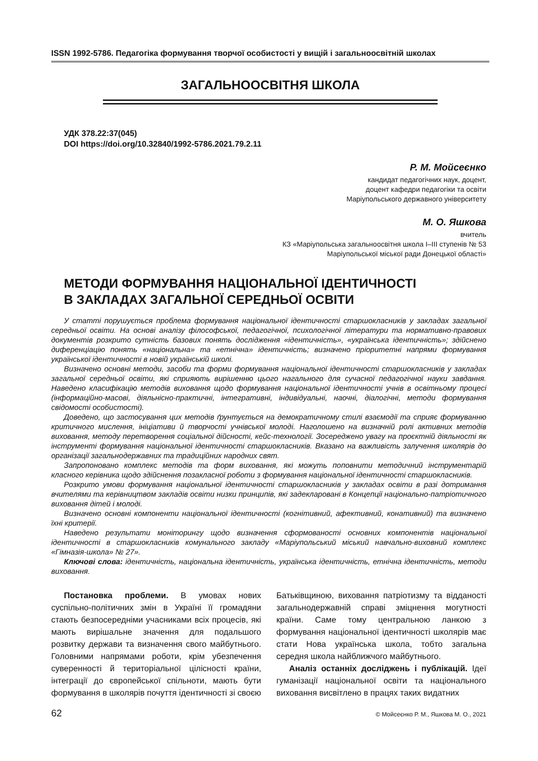ISSN 1992-5786. Педагогіка формування творчої особистості у вищій і загальноосвітній школах
ЗАГАЛЬНООСВІТНЯ ШКОЛА
УДК 378.22:37(045)
DOI https://doi.org/10.32840/1992-5786.2021.79.2.11
Р. М. Мойсеєнко
кандидат педагогічних наук, доцент,
доцент кафедри педагогіки та освіти
Маріупольського державного університету
М. О. Яшкова
вчитель
КЗ «Маріупольська загальноосвітня школа І–ІІІ ступенів № 53
Маріупольської міської ради Донецької області»
МЕТОДИ ФОРМУВАННЯ НАЦІОНАЛЬНОЇ ІДЕНТИЧНОСТІ
В ЗАКЛАДАХ ЗАГАЛЬНОЇ СЕРЕДНЬОЇ ОСВІТИ
У статті порушується проблема формування національної ідентичності старшокласників у закладах загальної середньої освіти. На основі аналізу філософської, педагогічної, психологічної літератури та нормативно-правових документів розкрито сутність базових понять дослідження «ідентичність», «українська ідентичність»; здійснено диференціацію понять «національна» та «етнічна» ідентичність; визначено пріоритетні напрями формування української ідентичності в новій українській школі.
Визначено основні методи, засоби та форми формування національної ідентичності старшокласників у закладах загальної середньої освіти, які сприяють вирішенню цього нагального для сучасної педагогічної науки завдання. Наведено класифікацію методів виховання щодо формування національної ідентичності учнів в освітньому процесі (інформаційно-масові, діяльнісно-практичні, інтегративні, індивідуальні, наочні, діалогічні, методи формування свідомості особистості).
Доведено, що застосування цих методів ґрунтується на демократичному стилі взаємодії та сприяє формуванню критичного мислення, ініціативи й творчості учнівської молоді. Наголошено на визначній ролі активних методів виховання, методу перетворення соціальної дійсності, кейс-технології. Зосереджено увагу на проєктній діяльності як інструменті формування національної ідентичності старшокласників. Вказано на важливість залучення школярів до організації загальнодержавних та традиційних народних свят.
Запропоновано комплекс методів та форм виховання, які можуть поповнити методичний інструментарій класного керівника щодо здійснення позакласної роботи з формування національної ідентичності старшокласників.
Розкрито умови формування національної ідентичності старшокласників у закладах освіти в разі дотримання вчителями та керівництвом закладів освіти низки принципів, які задекларовані в Концепції національно-патріотичного виховання дітей і молоді.
Визначено основні компоненти національної ідентичності (когнітивний, афективний, конативний) та визначено їхні критерії.
Наведено результати моніторингу щодо визначення сформованості основних компонентів національної ідентичності в старшокласників комунального закладу «Маріупольський міський навчально-виховний комплекс «Гімназія-школа» № 27».
Ключові слова: ідентичність, національна ідентичність, українська ідентичність, етнічна ідентичність, методи виховання.
Постановка проблеми. В умовах нових суспільно-політичних змін в Україні її громадяни стають безпосередніми учасниками всіх процесів, які мають вирішальне значення для подальшого розвитку держави та визначення свого майбутнього. Головними напрямами роботи, крім убезпечення суверенності й територіальної цілісності країни, інтеграції до європейської спільноти, мають бути формування в школярів почуття ідентичності зі своєю Батьківщиною, виховання патріотизму та відданості загальнодержавній справі зміцнення могутності країни. Саме тому центральною ланкою з формування національної ідентичності школярів має стати Нова українська школа, тобто загальна середня школа найближчого майбутнього.
Аналіз останніх досліджень і публікацій. Ідеї гуманізації національної освіти та національного виховання висвітлено в працях таких видатних
62 © Мойсеєнко Р. М., Яшкова М. О., 2021